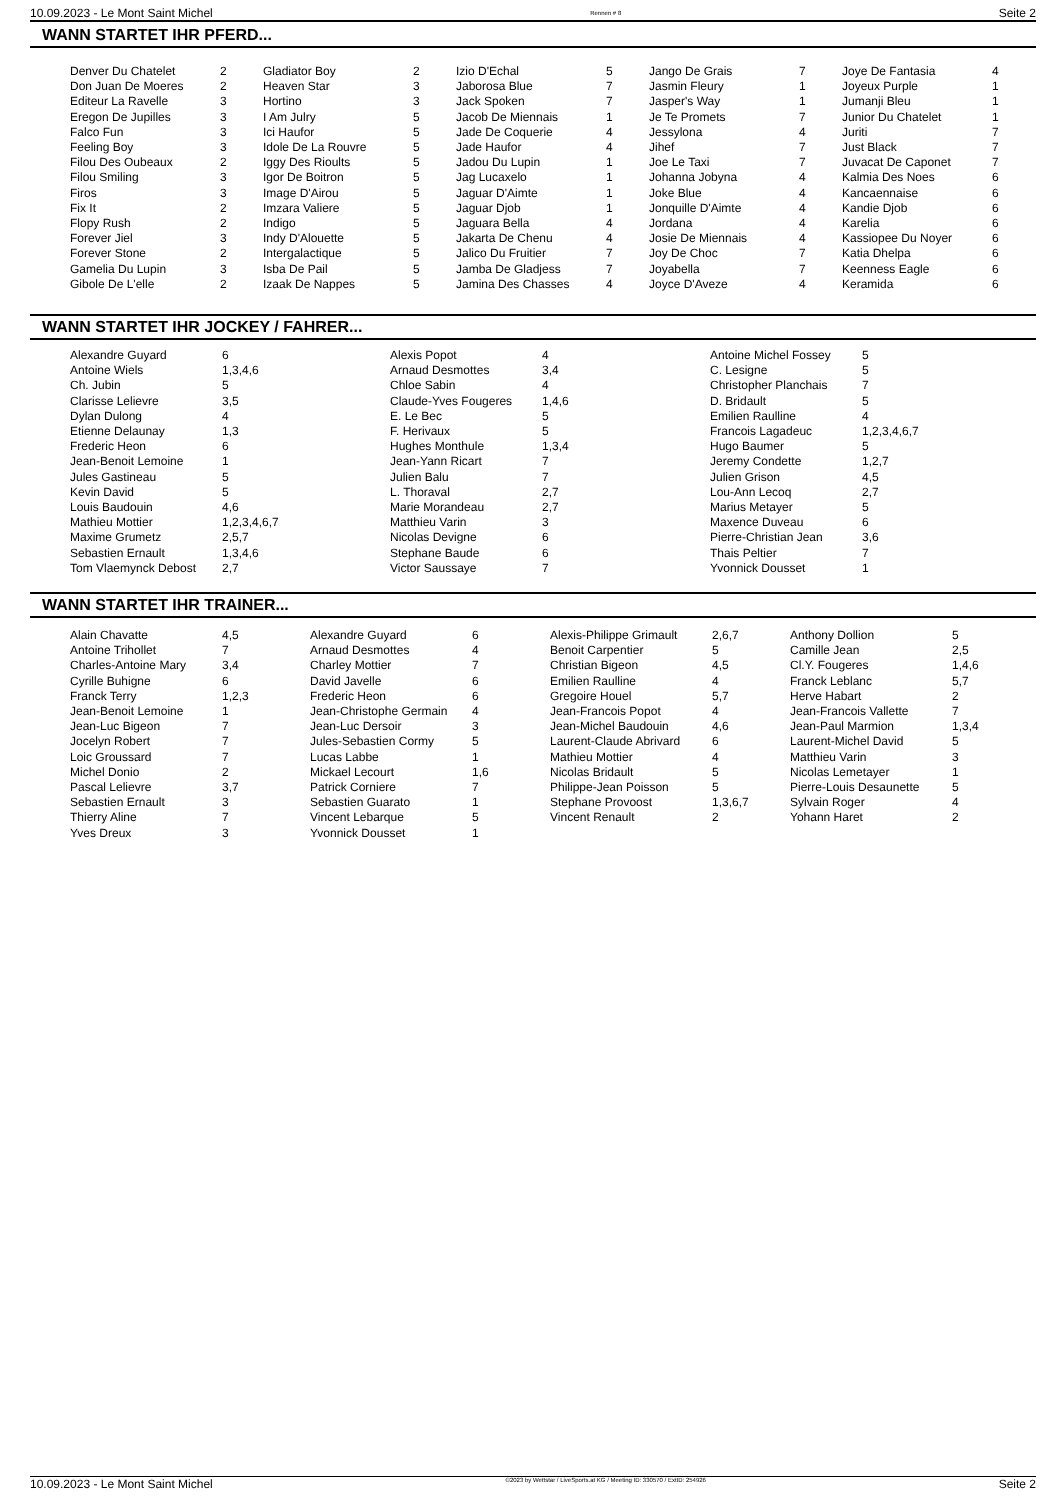10.09.2023 - Le Mont Saint Michel Rennen # 8 Seite 2
WANN STARTET IHR PFERD...
| Denver Du Chatelet | 2 | Gladiator Boy | 2 | Izio D'Echal | 5 | Jango De Grais | 7 | Joye De Fantasia | 4 |
| Don Juan De Moeres | 2 | Heaven Star | 3 | Jaborosa Blue | 7 | Jasmin Fleury | 1 | Joyeux Purple | 1 |
| Editeur La Ravelle | 3 | Hortino | 3 | Jack Spoken | 7 | Jasper's Way | 1 | Jumanji Bleu | 1 |
| Eregon De Jupilles | 3 | I Am Julry | 5 | Jacob De Miennais | 1 | Je Te Promets | 7 | Junior Du Chatelet | 1 |
| Falco Fun | 3 | Ici Haufor | 5 | Jade De Coquerie | 4 | Jessylona | 4 | Juriti | 7 |
| Feeling Boy | 3 | Idole De La Rouvre | 5 | Jade Haufor | 4 | Jihef | 7 | Just Black | 7 |
| Filou Des Oubeaux | 2 | Iggy Des Rioults | 5 | Jadou Du Lupin | 1 | Joe Le Taxi | 7 | Juvacat De Caponet | 7 |
| Filou Smiling | 3 | Igor De Boitron | 5 | Jag Lucaxelo | 1 | Johanna Jobyna | 4 | Kalmia Des Noes | 6 |
| Firos | 3 | Image D'Airou | 5 | Jaguar D'Aimte | 1 | Joke Blue | 4 | Kancaennaise | 6 |
| Fix It | 2 | Imzara Valiere | 5 | Jaguar Djob | 1 | Jonquille D'Aimte | 4 | Kandie Djob | 6 |
| Flopy Rush | 2 | Indigo | 5 | Jaguara Bella | 4 | Jordana | 4 | Karelia | 6 |
| Forever Jiel | 3 | Indy D'Alouette | 5 | Jakarta De Chenu | 4 | Josie De Miennais | 4 | Kassiopee Du Noyer | 6 |
| Forever Stone | 2 | Intergalactique | 5 | Jalico Du Fruitier | 7 | Joy De Choc | 7 | Katia Dhelpa | 6 |
| Gamelia Du Lupin | 3 | Isba De Pail | 5 | Jamba De Gladjess | 7 | Joyabella | 7 | Keenness Eagle | 6 |
| Gibole De L'elle | 2 | Izaak De Nappes | 5 | Jamina Des Chasses | 4 | Joyce D'Aveze | 4 | Keramida | 6 |
WANN STARTET IHR JOCKEY / FAHRER...
| Alexandre Guyard | 6 | Alexis Popot | 4 | Antoine Michel Fossey | 5 |
| Antoine Wiels | 1,3,4,6 | Arnaud Desmottes | 3,4 | C. Lesigne | 5 |
| Ch. Jubin | 5 | Chloe Sabin | 4 | Christopher Planchais | 7 |
| Clarisse Lelievre | 3,5 | Claude-Yves Fougeres | 1,4,6 | D. Bridault | 5 |
| Dylan Dulong | 4 | E. Le Bec | 5 | Emilien Raulline | 4 |
| Etienne Delaunay | 1,3 | F. Herivaux | 5 | Francois Lagadeuc | 1,2,3,4,6,7 |
| Frederic Heon | 6 | Hughes Monthule | 1,3,4 | Hugo Baumer | 5 |
| Jean-Benoit Lemoine | 1 | Jean-Yann Ricart | 7 | Jeremy Condette | 1,2,7 |
| Jules Gastineau | 5 | Julien Balu | 7 | Julien Grison | 4,5 |
| Kevin David | 5 | L. Thoraval | 2,7 | Lou-Ann Lecoq | 2,7 |
| Louis Baudouin | 4,6 | Marie Morandeau | 2,7 | Marius Metayer | 5 |
| Mathieu Mottier | 1,2,3,4,6,7 | Matthieu Varin | 3 | Maxence Duveau | 6 |
| Maxime Grumetz | 2,5,7 | Nicolas Devigne | 6 | Pierre-Christian Jean | 3,6 |
| Sebastien Ernault | 1,3,4,6 | Stephane Baude | 6 | Thais Peltier | 7 |
| Tom Vlaemynck Debost | 2,7 | Victor Saussaye | 7 | Yvonnick Dousset | 1 |
WANN STARTET IHR TRAINER...
| Alain Chavatte | 4,5 | Alexandre Guyard | 6 | Alexis-Philippe Grimault | 2,6,7 | Anthony Dollion | 5 |
| Antoine Trihollet | 7 | Arnaud Desmottes | 4 | Benoit Carpentier | 5 | Camille Jean | 2,5 |
| Charles-Antoine Mary | 3,4 | Charley Mottier | 7 | Christian Bigeon | 4,5 | Cl.Y. Fougeres | 1,4,6 |
| Cyrille Buhigne | 6 | David Javelle | 6 | Emilien Raulline | 4 | Franck Leblanc | 5,7 |
| Franck Terry | 1,2,3 | Frederic Heon | 6 | Gregoire Houel | 5,7 | Herve Habart | 2 |
| Jean-Benoit Lemoine | 1 | Jean-Christophe Germain | 4 | Jean-Francois Popot | 4 | Jean-Francois Vallette | 7 |
| Jean-Luc Bigeon | 7 | Jean-Luc Dersoir | 3 | Jean-Michel Baudouin | 4,6 | Jean-Paul Marmion | 1,3,4 |
| Jocelyn Robert | 7 | Jules-Sebastien Cormy | 5 | Laurent-Claude Abrivard | 6 | Laurent-Michel David | 5 |
| Loic Groussard | 7 | Lucas Labbe | 1 | Mathieu Mottier | 4 | Matthieu Varin | 3 |
| Michel Donio | 2 | Mickael Lecourt | 1,6 | Nicolas Bridault | 5 | Nicolas Lemetayer | 1 |
| Pascal Lelievre | 3,7 | Patrick Corniere | 7 | Philippe-Jean Poisson | 5 | Pierre-Louis Desaunette | 5 |
| Sebastien Ernault | 3 | Sebastien Guarato | 1 | Stephane Provoost | 1,3,6,7 | Sylvain Roger | 4 |
| Thierry Aline | 7 | Vincent Lebarque | 5 | Vincent Renault | 2 | Yohann Haret | 2 |
| Yves Dreux | 3 | Yvonnick Dousset | 1 | | | | |
10.09.2023 - Le Mont Saint Michel ©2023 by Wettstar / LiveSports.at KG / Meeting ID: 330570 / ExtID: 254926 Seite 2